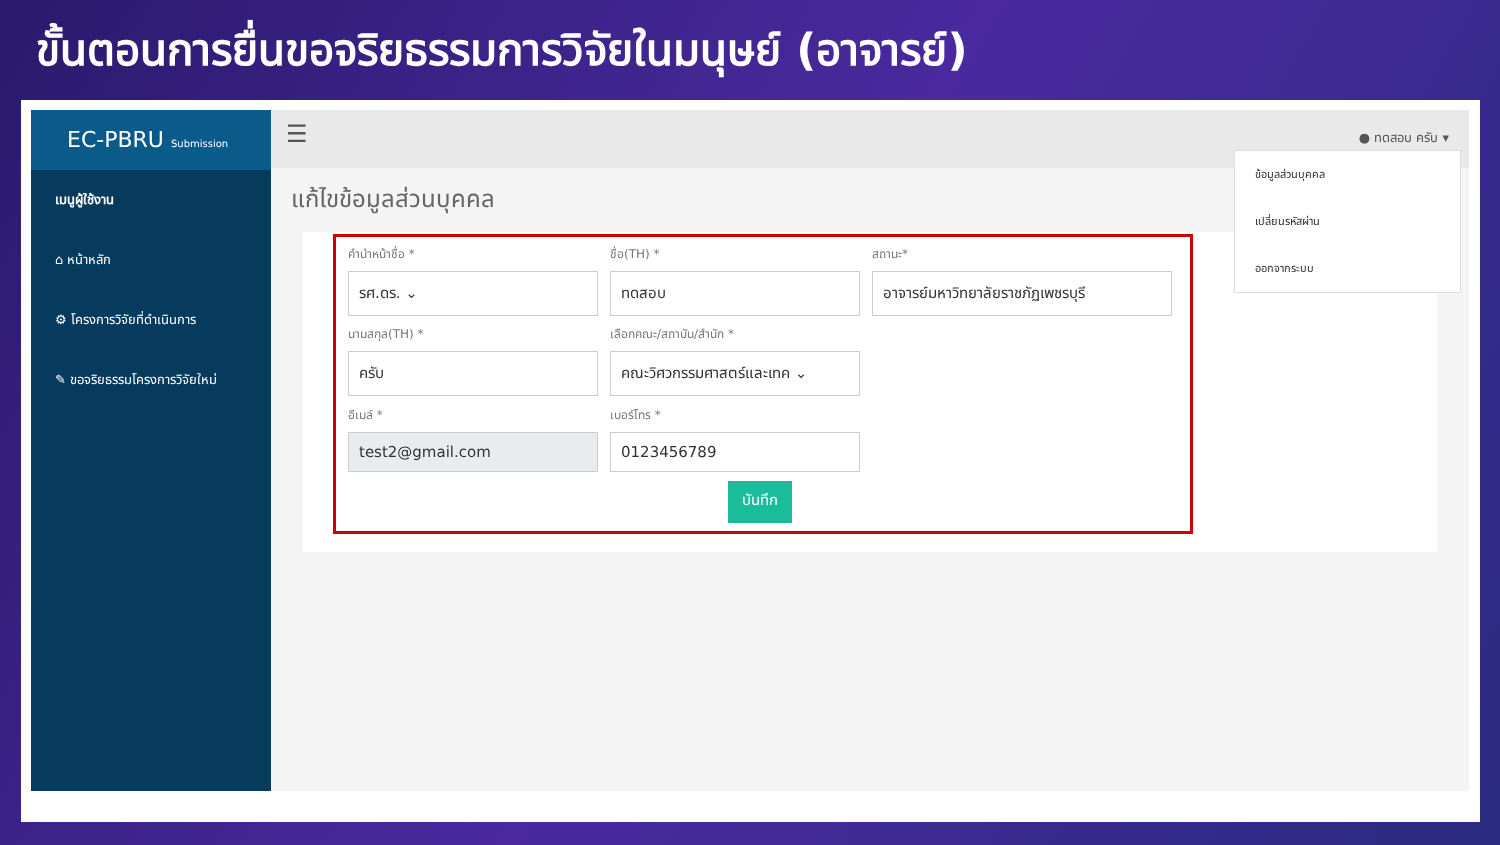ขั้นตอนการยื่นขอจริยธรรมการวิจัยในมนุษย์ (อาจารย์)
EC-PBRU Submission
เมนูผู้ใช้งาน
⌂ หน้าหลัก
⚙ โครงการวิจัยที่ดำเนินการ
✎ ขอจริยธรรมโครงการวิจัยใหม่
☰
● ทดสอบ ครับ ▾
แก้ไขข้อมูลส่วนบุคคล
คำนำหน้าชื่อ *
รศ.ดร. ⌄
ชื่อ(TH) *
ทดสอบ
สถานะ*
อาจารย์มหาวิทยาลัยราชภัฏเพชรบุรี
นามสกุล(TH) *
ครับ
เลือกคณะ/สถาบัน/สำนัก *
คณะวิศวกรรมศาสตร์และเทค ⌄
อีเมล์ *
test2@gmail.com
เบอร์โทร *
0123456789
บันทึก
ข้อมูลส่วนบุคคล
เปลี่ยนรหัสผ่าน
ออกจากระบบ